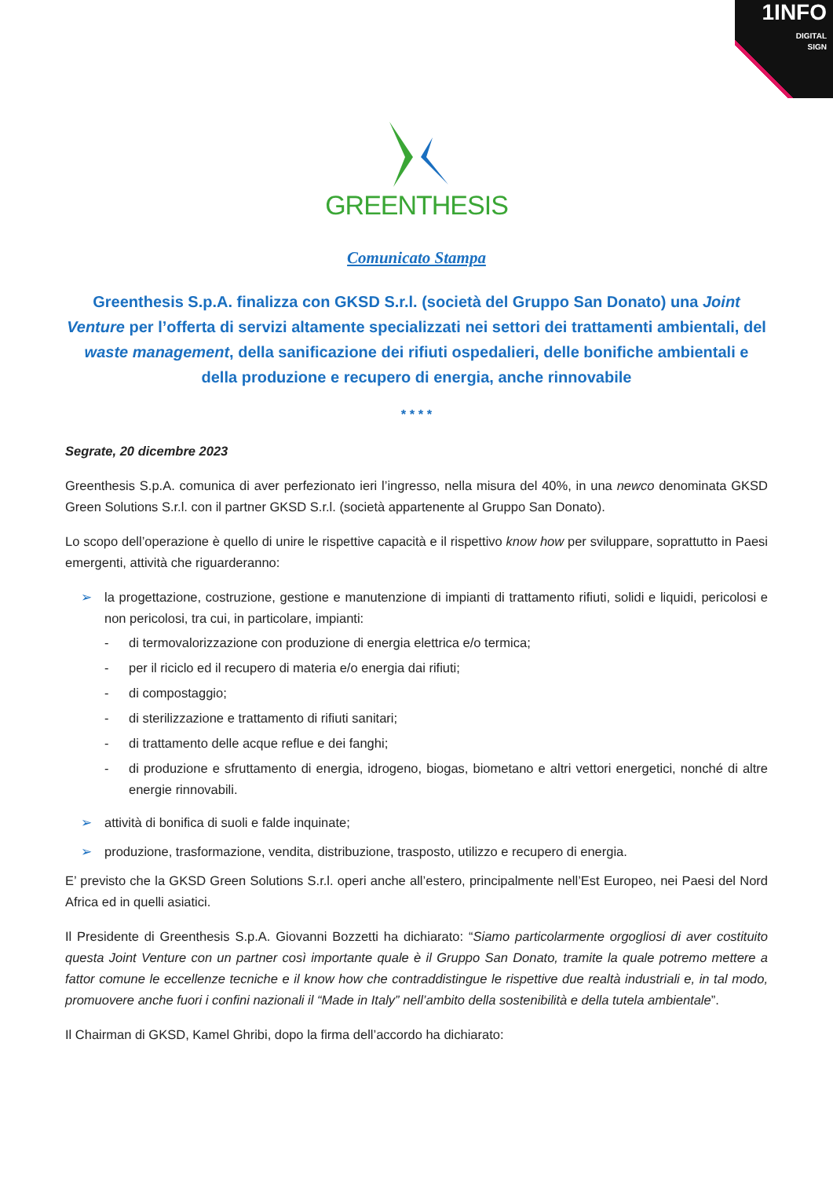1INFO
DIGITAL
SIGN
GREENTHESIS
Comunicato Stampa
Greenthesis S.p.A. finalizza con GKSD S.r.l. (società del Gruppo San Donato) una Joint Venture per l’offerta di servizi altamente specializzati nei settori dei trattamenti ambientali, del waste management, della sanificazione dei rifiuti ospedalieri, delle bonifiche ambientali e della produzione e recupero di energia, anche rinnovabile
* * * *
Segrate, 20 dicembre 2023
Greenthesis S.p.A. comunica di aver perfezionato ieri l’ingresso, nella misura del 40%, in una newco denominata GKSD Green Solutions S.r.l. con il partner GKSD S.r.l. (società appartenente al Gruppo San Donato).
Lo scopo dell’operazione è quello di unire le rispettive capacità e il rispettivo know how per sviluppare, soprattutto in Paesi emergenti, attività che riguarderanno:
➢ la progettazione, costruzione, gestione e manutenzione di impianti di trattamento rifiuti, solidi e liquidi, pericolosi e non pericolosi, tra cui, in particolare, impianti:
- di termovalorizzazione con produzione di energia elettrica e/o termica;
- per il riciclo ed il recupero di materia e/o energia dai rifiuti;
- di compostaggio;
- di sterilizzazione e trattamento di rifiuti sanitari;
- di trattamento delle acque reflue e dei fanghi;
- di produzione e sfruttamento di energia, idrogeno, biogas, biometano e altri vettori energetici, nonché di altre energie rinnovabili.
➢ attività di bonifica di suoli e falde inquinate;
➢ produzione, trasformazione, vendita, distribuzione, trasposto, utilizzo e recupero di energia.
E’ previsto che la GKSD Green Solutions S.r.l. operi anche all’estero, principalmente nell’Est Europeo, nei Paesi del Nord Africa ed in quelli asiatici.
Il Presidente di Greenthesis S.p.A. Giovanni Bozzetti ha dichiarato: “Siamo particolarmente orgogliosi di aver costituito questa Joint Venture con un partner così importante quale è il Gruppo San Donato, tramite la quale potremo mettere a fattor comune le eccellenze tecniche e il know how che contraddistingue le rispettive due realtà industriali e, in tal modo, promuovere anche fuori i confini nazionali il “Made in Italy” nell’ambito della sostenibilità e della tutela ambientale”.
Il Chairman di GKSD, Kamel Ghribi, dopo la firma dell’accordo ha dichiarato: